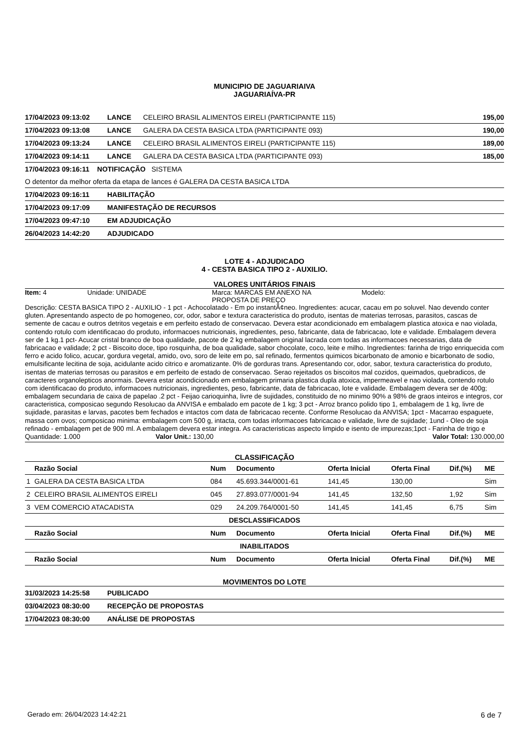MUNICIPIO DE JAGUARIAIVA
JAGUARIAÍVA-PR
| 17/04/2023 09:13:02 | LANCE | CELEIRO BRASIL ALIMENTOS EIRELI (PARTICIPANTE 115) | 195,00 |
| 17/04/2023 09:13:08 | LANCE | GALERA DA CESTA BASICA LTDA (PARTICIPANTE 093) | 190,00 |
| 17/04/2023 09:13:24 | LANCE | CELEIRO BRASIL ALIMENTOS EIRELI (PARTICIPANTE 115) | 189,00 |
| 17/04/2023 09:14:11 | LANCE | GALERA DA CESTA BASICA LTDA (PARTICIPANTE 093) | 185,00 |
| 17/04/2023 09:16:11 NOTIFICAÇÃO SISTEMA | | | |
| O detentor da melhor oferta da etapa de lances é GALERA DA CESTA BASICA LTDA | | | |
| 17/04/2023 09:16:11 | HABILITAÇÃO | | |
| 17/04/2023 09:17:09 | MANIFESTAÇÃO DE RECURSOS | | |
| 17/04/2023 09:47:10 | EM ADJUDICAÇÃO | | |
| 26/04/2023 14:42:20 | ADJUDICADO | | |
LOTE 4 - ADJUDICADO
4 - CESTA BASICA TIPO 2 - AUXILIO.
VALORES UNITÁRIOS FINAIS
Item: 4 Unidade: UNIDADE Marca: MARCAS EM ANEXO NA
PROPOSTA DE PREÇO
Modelo:
Descrição: CESTA BASICA TIPO 2 - AUXILIO - 1 pct - Achocolatado - Em po instantÃ¢neo. Ingredientes: acucar, cacau em po soluvel. Nao devendo conter gluten. Apresentando aspecto de po homogeneo, cor, odor, sabor e textura caracteristica do produto, isentas de materias terrosas, parasitos, cascas de semente de cacau e outros detritos vegetais e em perfeito estado de conservacao. Devera estar acondicionado em embalagem plastica atoxica e nao violada, contendo rotulo com identificacao do produto, informacoes nutricionais, ingredientes, peso, fabricante, data de fabricacao, lote e validade. Embalagem devera ser de 1 kg.1 pct- Acucar cristal branco de boa qualidade, pacote de 2 kg embalagem original lacrada com todas as informacoes necessarias, data de fabricacao e validade; 2 pct - Biscoito doce, tipo rosquinha, de boa qualidade, sabor chocolate, coco, leite e milho. Ingredientes: farinha de trigo enriquecida com ferro e acido folico, acucar, gordura vegetal, amido, ovo, soro de leite em po, sal refinado, fermentos quimicos bicarbonato de amonio e bicarbonato de sodio, emulsificante lecitina de soja, acidulante acido citrico e aromatizante. 0% de gorduras trans. Apresentando cor, odor, sabor, textura caracteristica do produto, isentas de materias terrosas ou parasitos e em perfeito de estado de conservacao. Serao rejeitados os biscoitos mal cozidos, queimados, quebradicos, de caracteres organolepticos anormais. Devera estar acondicionado em embalagem primaria plastica dupla atoxica, impermeavel e nao violada, contendo rotulo com identificacao do produto, informacoes nutricionais, ingredientes, peso, fabricante, data de fabricacao, lote e validade. Embalagem devera ser de 400g; embalagem secundaria de caixa de papelao .2 pct - Feijao carioquinha, livre de sujidades, constituido de no minimo 90% a 98% de graos inteiros e integros, cor caracteristica, composicao segundo Resolucao da ANVISA e embalado em pacote de 1 kg; 3 pct - Arroz branco polido tipo 1, embalagem de 1 kg, livre de sujidade, parasitas e larvas, pacotes bem fechados e intactos com data de fabricacao recente. Conforme Resolucao da ANVISA; 1pct - Macarrao espaguete, massa com ovos; composicao minima: embalagem com 500 g, intacta, com todas informacoes fabricacao e validade, livre de sujidade; 1und - Oleo de soja refinado - embalagem pet de 900 ml. A embalagem devera estar integra. As caracteristicas aspecto limpido e isento de impurezas;1pct - Farinha de trigo e
Quantidade: 1.000 Valor Unit.: 130,00 Valor Total: 130.000,00
CLASSIFICAÇÃO
| | Razão Social | Num | Documento | Oferta Inicial | Oferta Final | Dif.(%) | ME |
| --- | --- | --- | --- | --- | --- | --- | --- |
| 1 | GALERA DA CESTA BASICA LTDA | 084 | 45.693.344/0001-61 | 141,45 | 130,00 | | Sim |
| 2 | CELEIRO BRASIL ALIMENTOS EIRELI | 045 | 27.893.077/0001-94 | 141,45 | 132,50 | 1,92 | Sim |
| 3 | VEM COMERCIO ATACADISTA | 029 | 24.209.764/0001-50 | 141,45 | 141,45 | 6,75 | Sim |
| DESCLASSIFICADOS | | | | | | | |
| | Razão Social | Num | Documento | Oferta Inicial | Oferta Final | Dif.(%) | ME |
| INABILITADOS | | | | | | | |
| | Razão Social | Num | Documento | Oferta Inicial | Oferta Final | Dif.(%) | ME |
MOVIMENTOS DO LOTE
| 31/03/2023 14:25:58 | PUBLICADO |
| 03/04/2023 08:30:00 | RECEPÇÃO DE PROPOSTAS |
| 17/04/2023 08:30:00 | ANÁLISE DE PROPOSTAS |
Gerado em: 26/04/2023 14:42:21 6 de 7